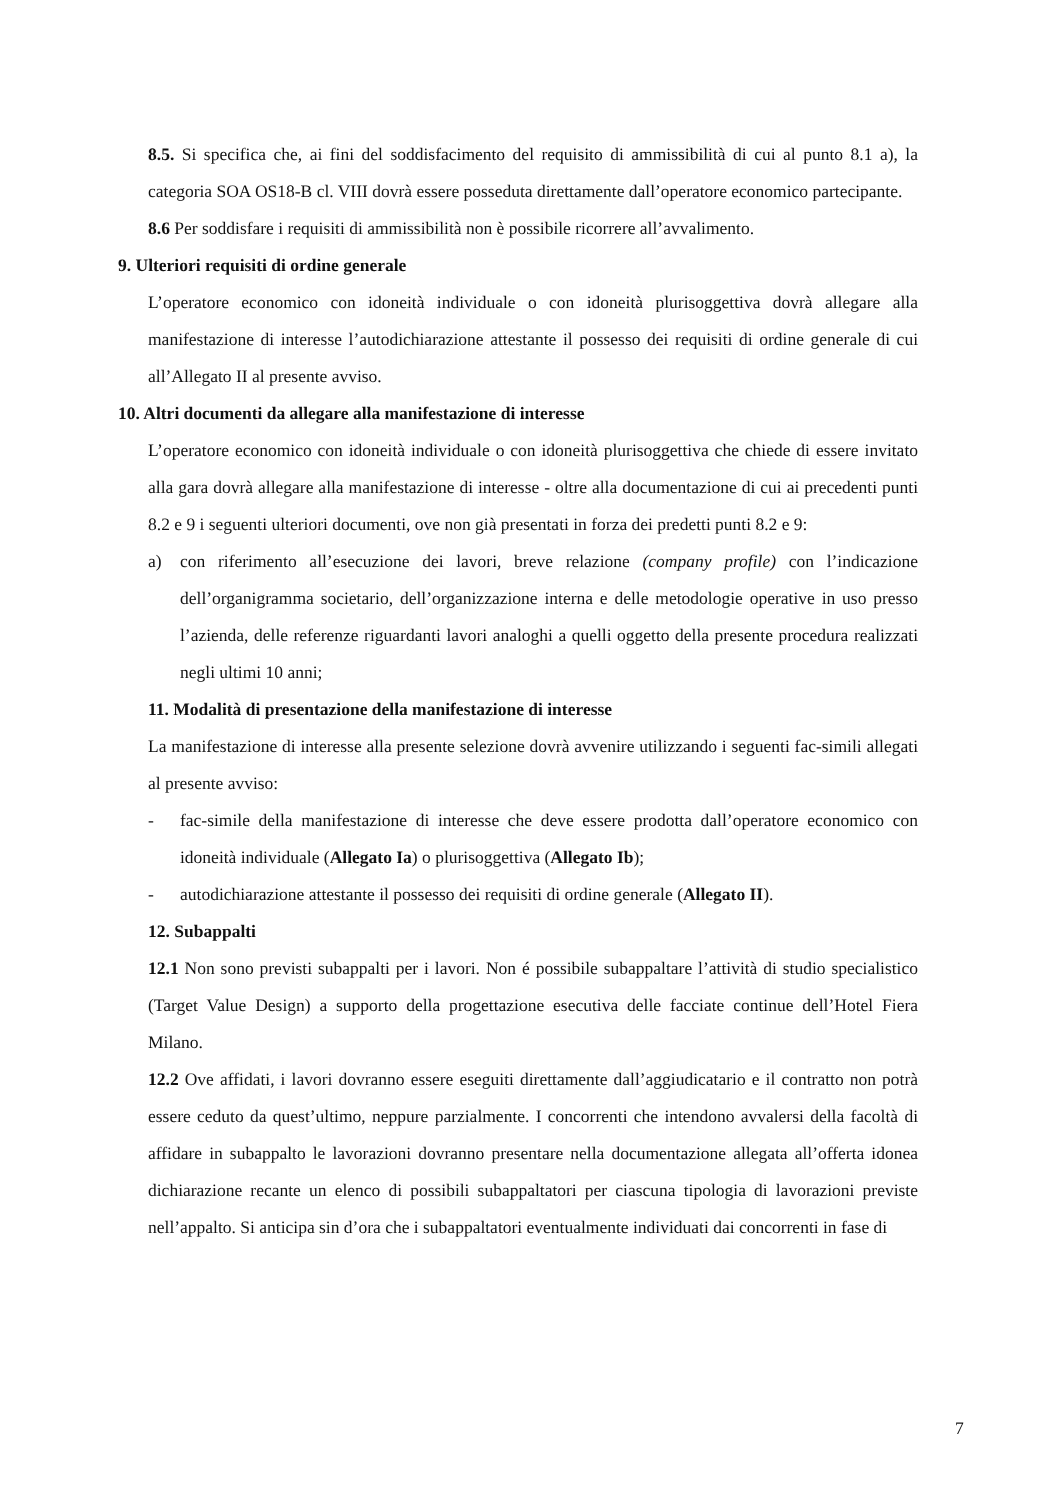8.5. Si specifica che, ai fini del soddisfacimento del requisito di ammissibilità di cui al punto 8.1 a), la categoria SOA OS18-B cl. VIII dovrà essere posseduta direttamente dall’operatore economico partecipante.
8.6 Per soddisfare i requisiti di ammissibilità non è possibile ricorrere all’avvalimento.
9. Ulteriori requisiti di ordine generale
L’operatore economico con idoneità individuale o con idoneità plurisoggettiva dovrà allegare alla manifestazione di interesse l’autodichiarazione attestante il possesso dei requisiti di ordine generale di cui all’Allegato II al presente avviso.
10. Altri documenti da allegare alla manifestazione di interesse
L’operatore economico con idoneità individuale o con idoneità plurisoggettiva che chiede di essere invitato alla gara dovrà allegare alla manifestazione di interesse - oltre alla documentazione di cui ai precedenti punti 8.2 e 9 i seguenti ulteriori documenti, ove non già presentati in forza dei predetti punti 8.2 e 9:
a) con riferimento all’esecuzione dei lavori, breve relazione (company profile) con l’indicazione dell’organigramma societario, dell’organizzazione interna e delle metodologie operative in uso presso l’azienda, delle referenze riguardanti lavori analoghi a quelli oggetto della presente procedura realizzati negli ultimi 10 anni;
11. Modalità di presentazione della manifestazione di interesse
La manifestazione di interesse alla presente selezione dovrà avvenire utilizzando i seguenti fac-simili allegati al presente avviso:
- fac-simile della manifestazione di interesse che deve essere prodotta dall’operatore economico con idoneità individuale (Allegato Ia) o plurisoggettiva (Allegato Ib);
- autodichiarazione attestante il possesso dei requisiti di ordine generale (Allegato II).
12. Subappalti
12.1 Non sono previsti subappalti per i lavori. Non é possibile subappaltare l’attività di studio specialistico (Target Value Design) a supporto della progettazione esecutiva delle facciate continue dell’Hotel Fiera Milano.
12.2 Ove affidati, i lavori dovranno essere eseguiti direttamente dall’aggiudicatario e il contratto non potrà essere ceduto da quest’ultimo, neppure parzialmente. I concorrenti che intendono avvalersi della facoltà di affidare in subappalto le lavorazioni dovranno presentare nella documentazione allegata all’offerta idonea dichiarazione recante un elenco di possibili subappaltatori per ciascuna tipologia di lavorazioni previste nell’appalto. Si anticipa sin d’ora che i subappaltatori eventualmente individuati dai concorrenti in fase di
7